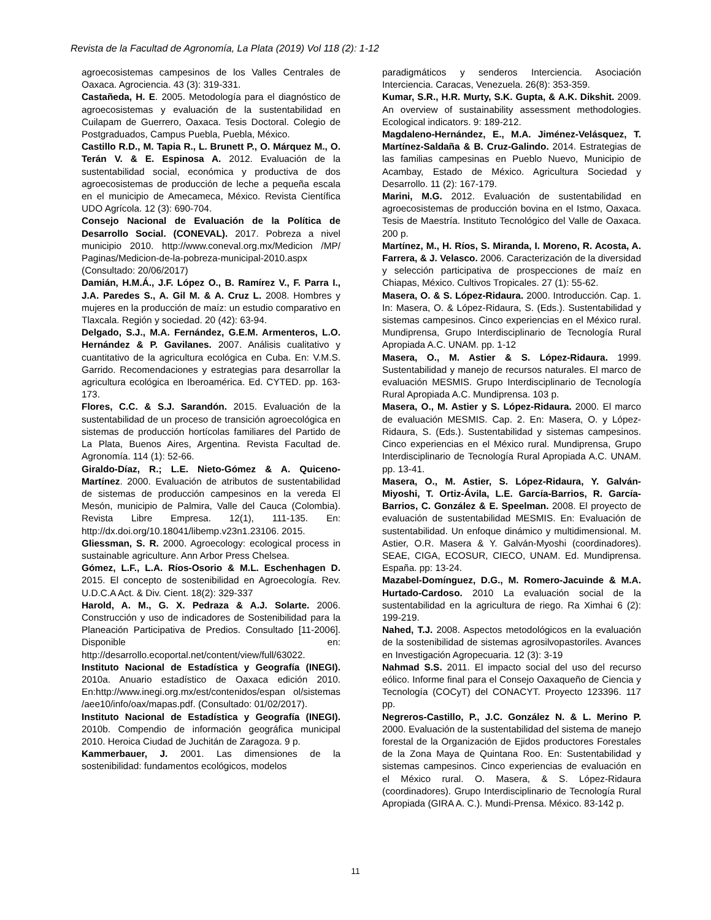Revista de la Facultad de Agronomía, La Plata (2019) Vol 118 (2): 1-12
agroecosistemas campesinos de los Valles Centrales de Oaxaca. Agrociencia. 43 (3): 319-331.
Castañeda, H. E. 2005. Metodología para el diagnóstico de agroecosistemas y evaluación de la sustentabilidad en Cuilapam de Guerrero, Oaxaca. Tesis Doctoral. Colegio de Postgraduados, Campus Puebla, Puebla, México.
Castillo R.D., M. Tapia R., L. Brunett P., O. Márquez M., O. Terán V. & E. Espinosa A. 2012. Evaluación de la sustentabilidad social, económica y productiva de dos agroecosistemas de producción de leche a pequeña escala en el municipio de Amecameca, México. Revista Científica UDO Agrícola. 12 (3): 690-704.
Consejo Nacional de Evaluación de la Política de Desarrollo Social. (CONEVAL). 2017. Pobreza a nivel municipio 2010. http://www.coneval.org.mx/Medicion /MP/ Paginas/Medicion-de-la-pobreza-municipal-2010.aspx (Consultado: 20/06/2017)
Damián, H.M.Á., J.F. López O., B. Ramírez V., F. Parra I., J.A. Paredes S., A. Gil M. & A. Cruz L. 2008. Hombres y mujeres en la producción de maíz: un estudio comparativo en Tlaxcala. Región y sociedad. 20 (42): 63-94.
Delgado, S.J., M.A. Fernández, G.E.M. Armenteros, L.O. Hernández & P. Gavilanes. 2007. Análisis cualitativo y cuantitativo de la agricultura ecológica en Cuba. En: V.M.S. Garrido. Recomendaciones y estrategias para desarrollar la agricultura ecológica en Iberoamérica. Ed. CYTED. pp. 163-173.
Flores, C.C. & S.J. Sarandón. 2015. Evaluación de la sustentabilidad de un proceso de transición agroecológica en sistemas de producción hortícolas familiares del Partido de La Plata, Buenos Aires, Argentina. Revista Facultad de. Agronomía. 114 (1): 52-66.
Giraldo-Díaz, R.; L.E. Nieto-Gómez & A. Quiceno-Martínez. 2000. Evaluación de atributos de sustentabilidad de sistemas de producción campesinos en la vereda El Mesón, municipio de Palmira, Valle del Cauca (Colombia). Revista Libre Empresa. 12(1), 111-135. En: http://dx.doi.org/10.18041/libemp.v23n1.23106. 2015.
Gliessman, S. R. 2000. Agroecology: ecological process in sustainable agriculture. Ann Arbor Press Chelsea.
Gómez, L.F., L.A. Ríos-Osorio & M.L. Eschenhagen D. 2015. El concepto de sostenibilidad en Agroecología. Rev. U.D.C.A Act. & Div. Cient. 18(2): 329-337
Harold, A. M., G. X. Pedraza & A.J. Solarte. 2006. Construcción y uso de indicadores de Sostenibilidad para la Planeación Participativa de Predios. Consultado [11-2006]. Disponible en: http://desarrollo.ecoportal.net/content/view/full/63022.
Instituto Nacional de Estadística y Geografía (INEGI). 2010a. Anuario estadístico de Oaxaca edición 2010. En:http://www.inegi.org.mx/est/contenidos/espan ol/sistemas /aee10/info/oax/mapas.pdf. (Consultado: 01/02/2017).
Instituto Nacional de Estadística y Geografía (INEGI). 2010b. Compendio de información geográfica municipal 2010. Heroica Ciudad de Juchitán de Zaragoza. 9 p.
Kammerbauer, J. 2001. Las dimensiones de la sostenibilidad: fundamentos ecológicos, modelos
paradigmáticos y senderos Interciencia. Asociación Interciencia. Caracas, Venezuela. 26(8): 353-359.
Kumar, S.R., H.R. Murty, S.K. Gupta, & A.K. Dikshit. 2009. An overview of sustainability assessment methodologies. Ecological indicators. 9: 189-212.
Magdaleno-Hernández, E., M.A. Jiménez-Velásquez, T. Martínez-Saldaña & B. Cruz-Galindo. 2014. Estrategias de las familias campesinas en Pueblo Nuevo, Municipio de Acambay, Estado de México. Agricultura Sociedad y Desarrollo. 11 (2): 167-179.
Marini, M.G. 2012. Evaluación de sustentabilidad en agroecosistemas de producción bovina en el Istmo, Oaxaca. Tesis de Maestría. Instituto Tecnológico del Valle de Oaxaca. 200 p.
Martínez, M., H. Ríos, S. Miranda, I. Moreno, R. Acosta, A. Farrera, & J. Velasco. 2006. Caracterización de la diversidad y selección participativa de prospecciones de maíz en Chiapas, México. Cultivos Tropicales. 27 (1): 55-62.
Masera, O. & S. López-Ridaura. 2000. Introducción. Cap. 1. In: Masera, O. & López-Ridaura, S. (Eds.). Sustentabilidad y sistemas campesinos. Cinco experiencias en el México rural. Mundiprensa, Grupo Interdisciplinario de Tecnología Rural Apropiada A.C. UNAM. pp. 1-12
Masera, O., M. Astier & S. López-Ridaura. 1999. Sustentabilidad y manejo de recursos naturales. El marco de evaluación MESMIS. Grupo Interdisciplinario de Tecnología Rural Apropiada A.C. Mundiprensa. 103 p.
Masera, O., M. Astier y S. López-Ridaura. 2000. El marco de evaluación MESMIS. Cap. 2. En: Masera, O. y López-Ridaura, S. (Eds.). Sustentabilidad y sistemas campesinos. Cinco experiencias en el México rural. Mundiprensa, Grupo Interdisciplinario de Tecnología Rural Apropiada A.C. UNAM. pp. 13-41.
Masera, O., M. Astier, S. López-Ridaura, Y. Galván-Miyoshi, T. Ortiz-Ávila, L.E. García-Barrios, R. García-Barrios, C. González & E. Speelman. 2008. El proyecto de evaluación de sustentabilidad MESMIS. En: Evaluación de sustentabilidad. Un enfoque dinámico y multidimensional. M. Astier, O.R. Masera & Y. Galván-Myoshi (coordinadores). SEAE, CIGA, ECOSUR, CIECO, UNAM. Ed. Mundiprensa. España. pp: 13-24.
Mazabel-Domínguez, D.G., M. Romero-Jacuinde & M.A. Hurtado-Cardoso. 2010 La evaluación social de la sustentabilidad en la agricultura de riego. Ra Ximhai 6 (2): 199-219.
Nahed, T.J. 2008. Aspectos metodológicos en la evaluación de la sostenibilidad de sistemas agrosilvopastoriles. Avances en Investigación Agropecuaria. 12 (3): 3-19
Nahmad S.S. 2011. El impacto social del uso del recurso eólico. Informe final para el Consejo Oaxaqueño de Ciencia y Tecnología (COCyT) del CONACYT. Proyecto 123396. 117 pp.
Negreros-Castillo, P., J.C. González N. & L. Merino P. 2000. Evaluación de la sustentabilidad del sistema de manejo forestal de la Organización de Ejidos productores Forestales de la Zona Maya de Quintana Roo. En: Sustentabilidad y sistemas campesinos. Cinco experiencias de evaluación en el México rural. O. Masera, & S. López-Ridaura (coordinadores). Grupo Interdisciplinario de Tecnología Rural Apropiada (GIRA A. C.). Mundi-Prensa. México. 83-142 p.
11